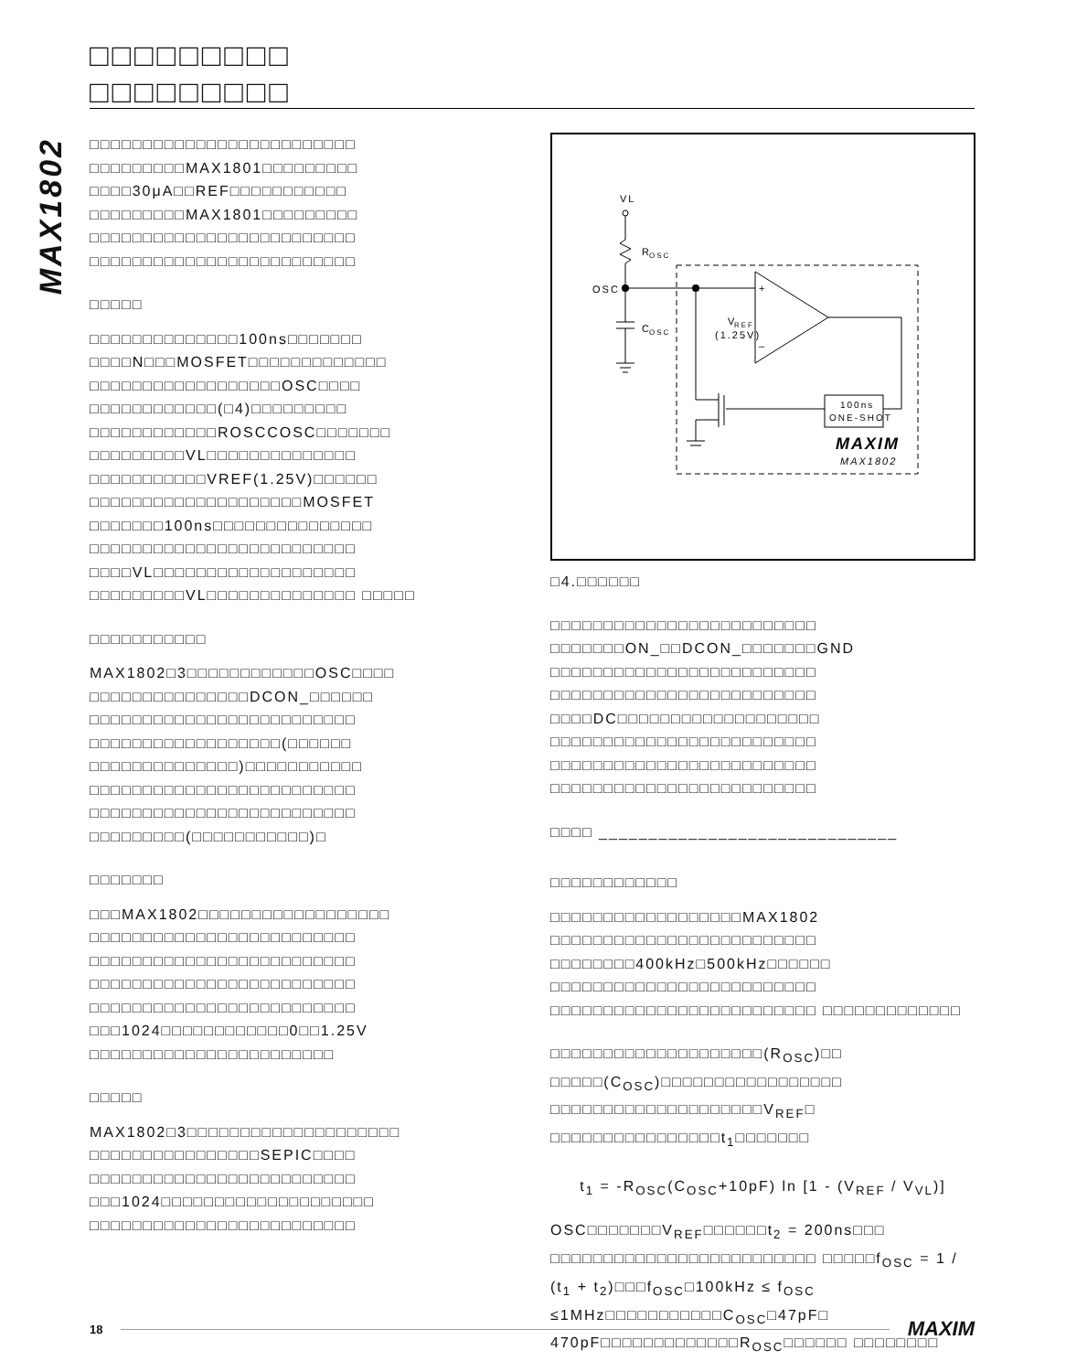□□□□□□□□□
□□□□□□□□□
MAX1802
□□□□□□□□□□□□□□□□□□□□□□□□□ □□□□□□□□□MAX1801□□□□□□□□□ □□□□30μA□□REF□□□□□□□□□□□ □□□□□□□□□MAX1801□□□□□□□□□ □□□□□□□□□□□□□□□□□□□□□□□□□ □□□□□□□□□□□□□□□□□□□□□□□□□
□□□□□
□□□□□□□□□□□□□□100ns□□□□□□□ □□□□N□□□MOSFET□□□□□□□□□□□□□ □□□□□□□□□□□□□□□□□□OSC□□□□ □□□□□□□□□□□□(□4)□□□□□□□□□ □□□□□□□□□□□□ROSCCOSC□□□□□□□ □□□□□□□□□VL□□□□□□□□□□□□□□ □□□□□□□□□□□VREF(1.25V)□□□□□□ □□□□□□□□□□□□□□□□□□□□MOSFET □□□□□□□100ns□□□□□□□□□□□□□□□ □□□□□□□□□□□□□□□□□□□□□□□□□ □□□□VL□□□□□□□□□□□□□□□□□□□ □□□□□□□□□VL□□□□□□□□□□□□□□ □□□□□
□□□□□□□□□□□
MAX1802□3□□□□□□□□□□□□OSC□□□□ □□□□□□□□□□□□□□□DCON_□□□□□□ □□□□□□□□□□□□□□□□□□□□□□□□□ □□□□□□□□□□□□□□□□□□(□□□□□□ □□□□□□□□□□□□□□)□□□□□□□□□□□ □□□□□□□□□□□□□□□□□□□□□□□□□ □□□□□□□□□□□□□□□□□□□□□□□□□ □□□□□□□□□(□□□□□□□□□□□)□
□□□□□□□
□□□MAX1802□□□□□□□□□□□□□□□□□□ □□□□□□□□□□□□□□□□□□□□□□□□□ □□□□□□□□□□□□□□□□□□□□□□□□□ □□□□□□□□□□□□□□□□□□□□□□□□□ □□□□□□□□□□□□□□□□□□□□□□□□□ □□□1024□□□□□□□□□□□□0□□1.25V □□□□□□□□□□□□□□□□□□□□□□□
□□□□□
MAX1802□3□□□□□□□□□□□□□□□□□□□□ □□□□□□□□□□□□□□□□SEPIC□□□□ □□□□□□□□□□□□□□□□□□□□□□□□□ □□□1024□□□□□□□□□□□□□□□□□□□□ □□□□□□□□□□□□□□□□□□□□□□□□□
VL
R
OSC
OSC
C
OSC
+
–
V
REF
(1.25V)
100ns
ONE-SHOT
MAXIM
MAX1802
□4.□□□□□□
□□□□□□□□□□□□□□□□□□□□□□□□□ □□□□□□□ON_□□DCON_□□□□□□□GND □□□□□□□□□□□□□□□□□□□□□□□□□ □□□□□□□□□□□□□□□□□□□□□□□□□ □□□□DC□□□□□□□□□□□□□□□□□□□ □□□□□□□□□□□□□□□□□□□□□□□□□ □□□□□□□□□□□□□□□□□□□□□□□□□ □□□□□□□□□□□□□□□□□□□□□□□□□
□□□□ ______________________________
□□□□□□□□□□□□
□□□□□□□□□□□□□□□□□□MAX1802 □□□□□□□□□□□□□□□□□□□□□□□□□ □□□□□□□□400kHz□500kHz□□□□□□ □□□□□□□□□□□□□□□□□□□□□□□□□ □□□□□□□□□□□□□□□□□□□□□□□□□ □□□□□□□□□□□□□
□□□□□□□□□□□□□□□□□□□□(R<sub>OSC</sub>)□□ □□□□□(C<sub>OSC</sub>)□□□□□□□□□□□□□□□□□ □□□□□□□□□□□□□□□□□□□□V<sub>REF</sub>□ □□□□□□□□□□□□□□□□t<sub>1</sub>□□□□□□□
t<sub>1</sub> = -R<sub>OSC</sub>(C<sub>OSC</sub>+10pF) ln [1 - (V<sub>REF</sub> / V<sub>VL</sub>)]
OSC□□□□□□□V<sub>REF</sub>□□□□□□t<sub>2</sub> = 200ns□□□ □□□□□□□□□□□□□□□□□□□□□□□□□ □□□□□f<sub>OSC</sub> = 1 / (t<sub>1</sub> + t<sub>2</sub>)□□□f<sub>OSC</sub>□100kHz ≤ f<sub>OSC</sub> ≤1MHz□□□□□□□□□□□C<sub>OSC</sub>□47pF□ 470pF□□□□□□□□□□□□□R<sub>OSC</sub>□□□□□□ □□□□□□□□
18 MAXIM